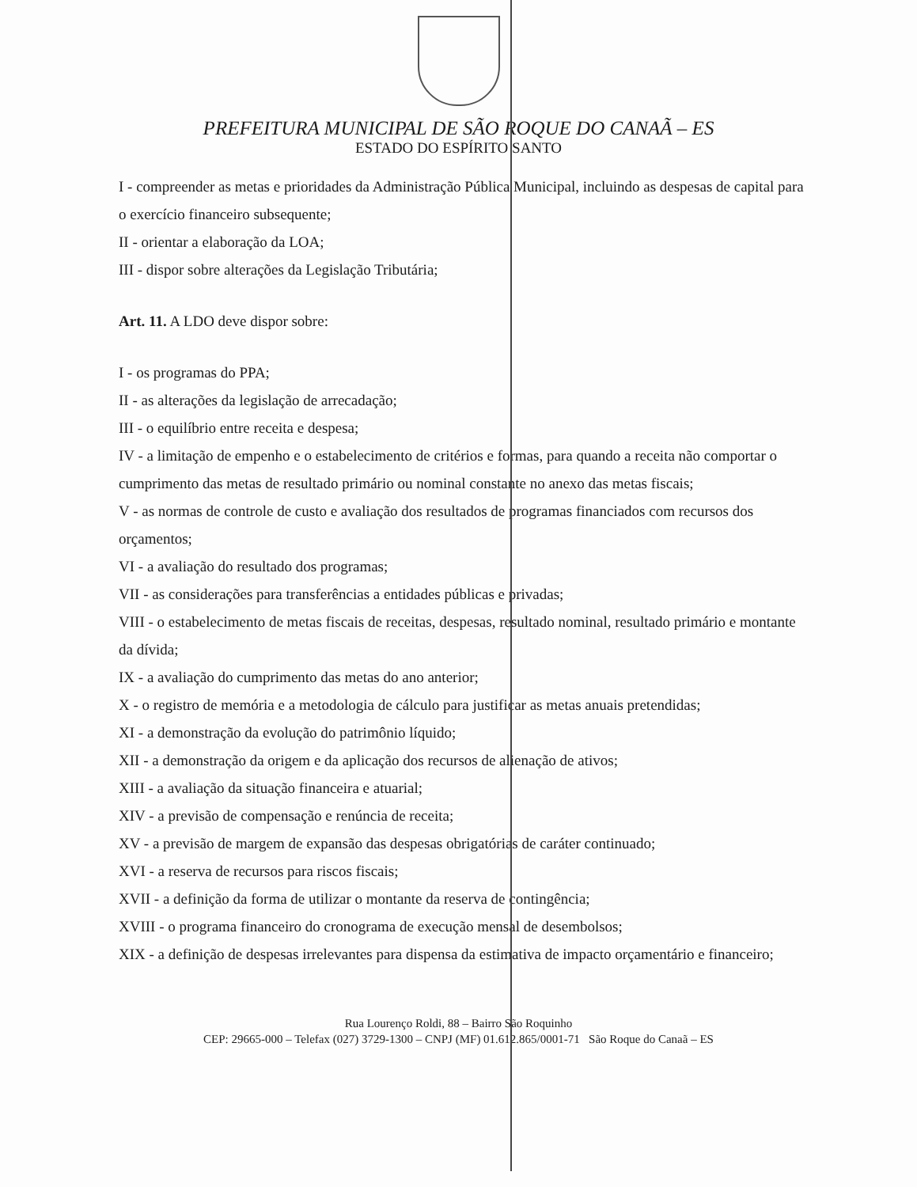PREFEITURA MUNICIPAL DE SÃO ROQUE DO CANAÃ – ES
ESTADO DO ESPÍRITO SANTO
I - compreender as metas e prioridades da Administração Pública Municipal, incluindo as despesas de capital para o exercício financeiro subsequente;
II - orientar a elaboração da LOA;
III - dispor sobre alterações da Legislação Tributária;
Art. 11. A LDO deve dispor sobre:
I - os programas do PPA;
II - as alterações da legislação de arrecadação;
III - o equilíbrio entre receita e despesa;
IV - a limitação de empenho e o estabelecimento de critérios e formas, para quando a receita não comportar o cumprimento das metas de resultado primário ou nominal constante no anexo das metas fiscais;
V - as normas de controle de custo e avaliação dos resultados de programas financiados com recursos dos orçamentos;
VI - a avaliação do resultado dos programas;
VII - as considerações para transferências a entidades públicas e privadas;
VIII - o estabelecimento de metas fiscais de receitas, despesas, resultado nominal, resultado primário e montante da dívida;
IX - a avaliação do cumprimento das metas do ano anterior;
X - o registro de memória e a metodologia de cálculo para justificar as metas anuais pretendidas;
XI - a demonstração da evolução do patrimônio líquido;
XII - a demonstração da origem e da aplicação dos recursos de alienação de ativos;
XIII - a avaliação da situação financeira e atuarial;
XIV - a previsão de compensação e renúncia de receita;
XV - a previsão de margem de expansão das despesas obrigatórias de caráter continuado;
XVI - a reserva de recursos para riscos fiscais;
XVII - a definição da forma de utilizar o montante da reserva de contingência;
XVIII - o programa financeiro do cronograma de execução mensal de desembolsos;
XIX - a definição de despesas irrelevantes para dispensa da estimativa de impacto orçamentário e financeiro;
Rua Lourenço Roldi, 88 – Bairro São Roquinho
CEP: 29665-000 – Telefax (027) 3729-1300 – CNPJ (MF) 01.612.865/0001-71 São Roque do Canaã – ES